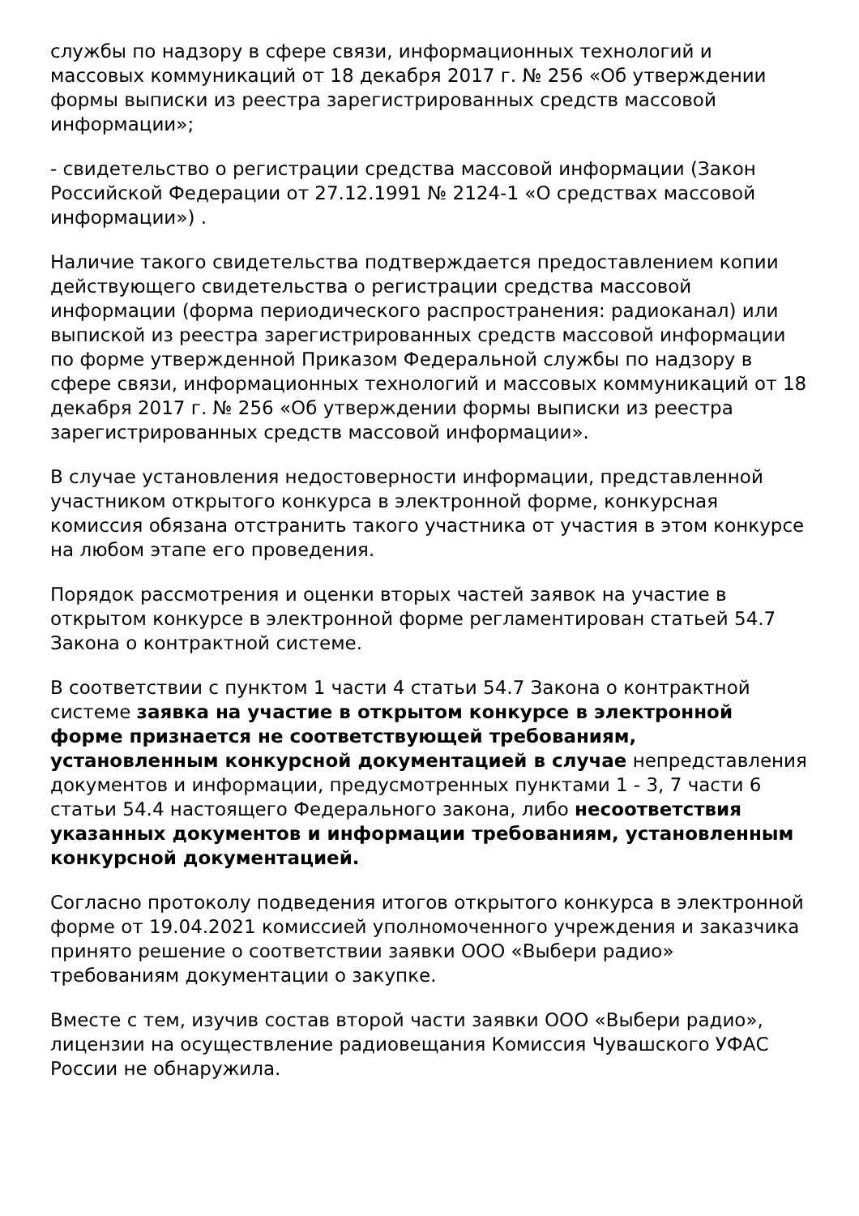службы по надзору в сфере связи, информационных технологий и массовых коммуникаций от 18 декабря 2017 г. № 256 «Об утверждении формы выписки из реестра зарегистрированных средств массовой информации»;
- свидетельство о регистрации средства массовой информации (Закон Российской Федерации от 27.12.1991 № 2124-1 «О средствах массовой информации») .
Наличие такого свидетельства подтверждается предоставлением копии действующего свидетельства о регистрации средства массовой информации (форма периодического распространения: радиоканал) или выпиской из реестра зарегистрированных средств массовой информации по форме утвержденной Приказом Федеральной службы по надзору в сфере связи, информационных технологий и массовых коммуникаций от 18 декабря 2017 г. № 256 «Об утверждении формы выписки из реестра зарегистрированных средств массовой информации».
В случае установления недостоверности информации, представленной участником открытого конкурса в электронной форме, конкурсная комиссия обязана отстранить такого участника от участия в этом конкурсе на любом этапе его проведения.
Порядок рассмотрения и оценки вторых частей заявок на участие в открытом конкурсе в электронной форме регламентирован статьей 54.7 Закона о контрактной системе.
В соответствии с пунктом 1 части 4 статьи 54.7 Закона о контрактной системе заявка на участие в открытом конкурсе в электронной форме признается не соответствующей требованиям, установленным конкурсной документацией в случае непредставления документов и информации, предусмотренных пунктами 1 - 3, 7 части 6 статьи 54.4 настоящего Федерального закона, либо несоответствия указанных документов и информации требованиям, установленным конкурсной документацией.
Согласно протоколу подведения итогов открытого конкурса в электронной форме от 19.04.2021 комиссией уполномоченного учреждения и заказчика принято решение о соответствии заявки ООО «Выбери радио» требованиям документации о закупке.
Вместе с тем, изучив состав второй части заявки ООО «Выбери радио», лицензии на осуществление радиовещания Комиссия Чувашского УФАС России не обнаружила.